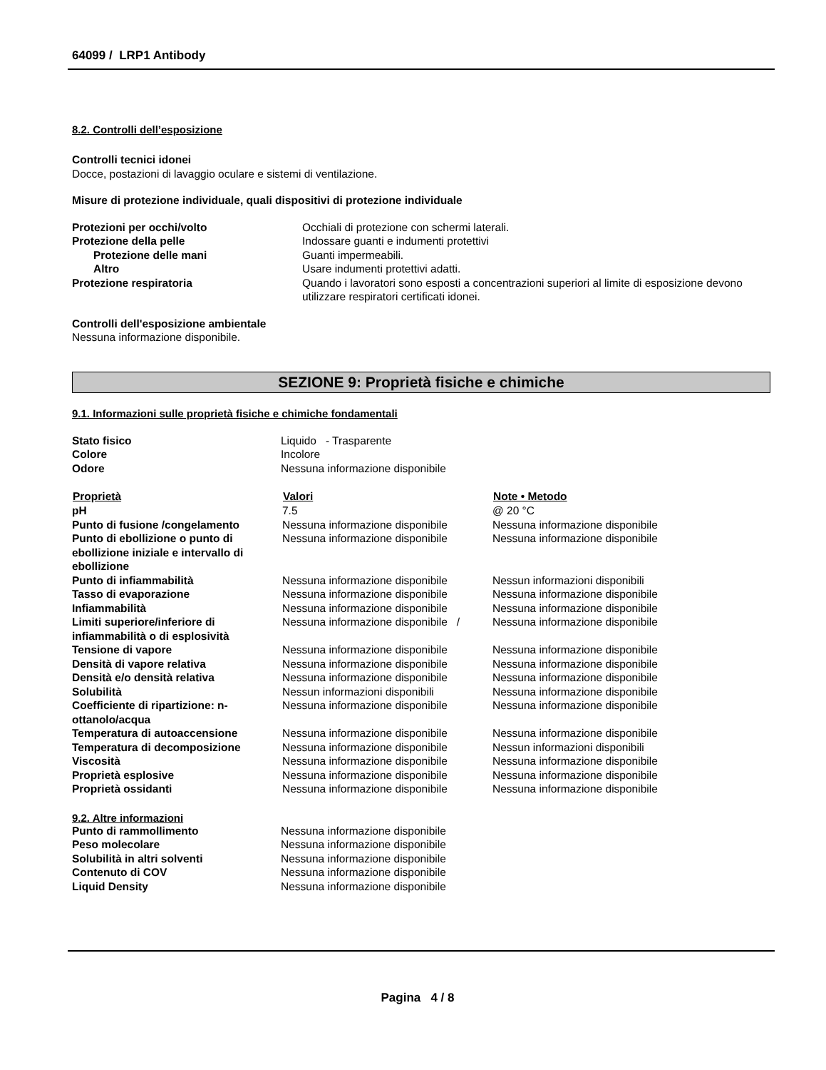64099 / LRP1 Antibody
8.2. Controlli dell’esposizione
Controlli tecnici idonei
Docce, postazioni di lavaggio oculare e sistemi di ventilazione.
Misure di protezione individuale, quali dispositivi di protezione individuale
| Protezioni per occhi/volto | Occhiali di protezione con schermi laterali. |
| Protezione della pelle | Indossare guanti e indumenti protettivi |
| Protezione delle mani | Guanti impermeabili. |
| Altro | Usare indumenti protettivi adatti. |
| Protezione respiratoria | Quando i lavoratori sono esposti a concentrazioni superiori al limite di esposizione devono utilizzare respiratori certificati idonei. |
Controlli dell'esposizione ambientale
Nessuna informazione disponibile.
SEZIONE 9: Proprietà fisiche e chimiche
9.1. Informazioni sulle proprietà fisiche e chimiche fondamentali
| Stato fisico | Liquido - Trasparente |
| Colore | Incolore |
| Odore | Nessuna informazione disponibile |
| Proprietà | Valori | Note • Metodo |
| --- | --- | --- |
| pH | 7.5 | @ 20 °C |
| Punto di fusione /congelamento | Nessuna informazione disponibile | Nessuna informazione disponibile |
| Punto di ebollizione o punto di ebollizione iniziale e intervallo di ebollizione | Nessuna informazione disponibile | Nessuna informazione disponibile |
| Punto di infiammabilità | Nessuna informazione disponibile | Nessun informazioni disponibili |
| Tasso di evaporazione | Nessuna informazione disponibile | Nessuna informazione disponibile |
| Infiammabilità | Nessuna informazione disponibile | Nessuna informazione disponibile |
| Limiti superiore/inferiore di infiammabilità o di esplosività | Nessuna informazione disponibile / | Nessuna informazione disponibile |
| Tensione di vapore | Nessuna informazione disponibile | Nessuna informazione disponibile |
| Densità di vapore relativa | Nessuna informazione disponibile | Nessuna informazione disponibile |
| Densità e/o densità relativa | Nessuna informazione disponibile | Nessuna informazione disponibile |
| Solubilità | Nessun informazioni disponibili | Nessuna informazione disponibile |
| Coefficiente di ripartizione: n-ottanolo/acqua | Nessuna informazione disponibile | Nessuna informazione disponibile |
| Temperatura di autoaccensione | Nessuna informazione disponibile | Nessuna informazione disponibile |
| Temperatura di decomposizione | Nessuna informazione disponibile | Nessun informazioni disponibili |
| Viscosità | Nessuna informazione disponibile | Nessuna informazione disponibile |
| Proprietà esplosive | Nessuna informazione disponibile | Nessuna informazione disponibile |
| Proprietà ossidanti | Nessuna informazione disponibile | Nessuna informazione disponibile |
9.2. Altre informazioni
| Punto di rammollimento | Nessuna informazione disponibile |
| Peso molecolare | Nessuna informazione disponibile |
| Solubilità in altri solventi | Nessuna informazione disponibile |
| Contenuto di COV | Nessuna informazione disponibile |
| Liquid Density | Nessuna informazione disponibile |
Pagina 4 / 8